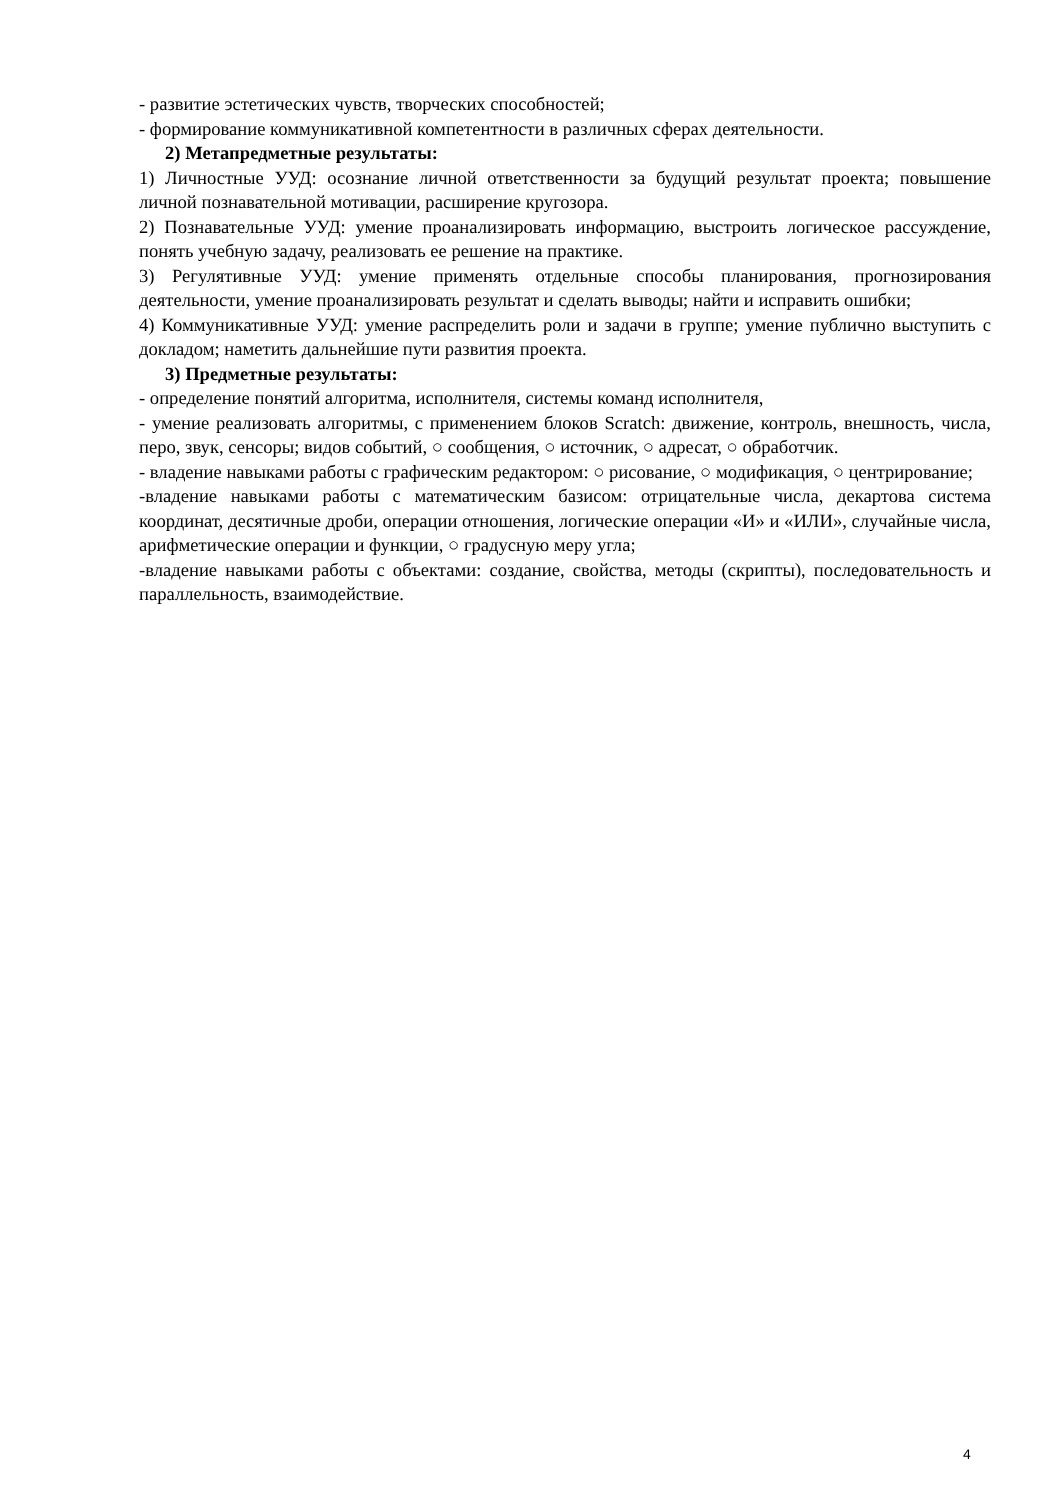- развитие эстетических чувств, творческих способностей;
- формирование коммуникативной компетентности в различных сферах деятельности.
2) Метапредметные результаты:
1) Личностные УУД: осознание личной ответственности за будущий результат проекта; повышение личной познавательной мотивации, расширение кругозора.
2) Познавательные УУД: умение проанализировать информацию, выстроить логическое рассуждение, понять учебную задачу, реализовать ее решение на практике.
3) Регулятивные УУД: умение применять отдельные способы планирования, прогнозирования деятельности, умение проанализировать результат и сделать выводы; найти и исправить ошибки;
4) Коммуникативные УУД: умение распределить роли и задачи в группе; умение публично выступить с докладом; наметить дальнейшие пути развития проекта.
3) Предметные результаты:
- определение понятий алгоритма, исполнителя, системы команд исполнителя,
- умение реализовать алгоритмы, с применением блоков Scratch: движение, контроль, внешность, числа, перо, звук, сенсоры; видов событий, ○ сообщения, ○ источник, ○ адресат, ○ обработчик.
- владение навыками работы с графическим редактором: ○ рисование, ○ модификация, ○ центрирование;
-владение навыками работы с математическим базисом: отрицательные числа, декартова система координат, десятичные дроби, операции отношения, логические операции «И» и «ИЛИ», случайные числа, арифметические операции и функции, ○ градусную меру угла;
-владение навыками работы с объектами: создание, свойства, методы (скрипты), последовательность и параллельность, взаимодействие.
4